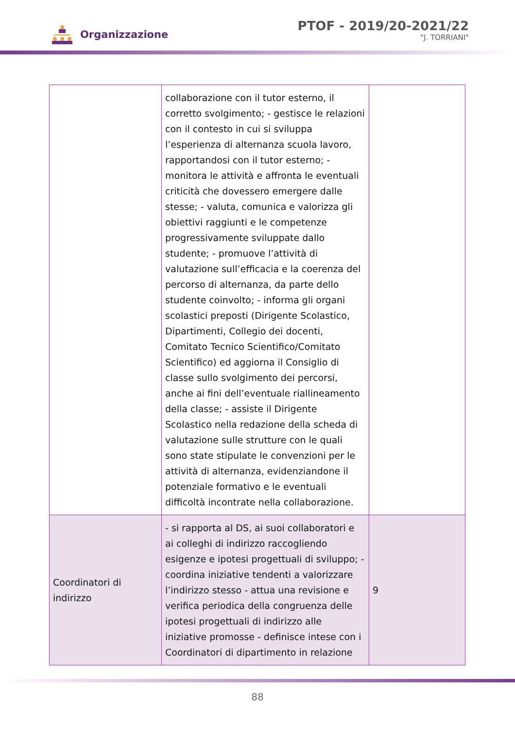Organizzazione
PTOF - 2019/20-2021/22
"J. TORRIANI"
| | collaborazione con il tutor esterno, il corretto svolgimento; - gestisce le relazioni con il contesto in cui si sviluppa l’esperienza di alternanza scuola lavoro, rapportandosi con il tutor esterno; - monitora le attività e affronta le eventuali criticità che dovessero emergere dalle stesse; - valuta, comunica e valorizza gli obiettivi raggiunti e le competenze progressivamente sviluppate dallo studente; - promuove l’attività di valutazione sull’efficacia e la coerenza del percorso di alternanza, da parte dello studente coinvolto; - informa gli organi scolastici preposti (Dirigente Scolastico, Dipartimenti, Collegio dei docenti, Comitato Tecnico Scientifico/Comitato Scientifico) ed aggiorna il Consiglio di classe sullo svolgimento dei percorsi, anche ai fini dell’eventuale riallineamento della classe; - assiste il Dirigente Scolastico nella redazione della scheda di valutazione sulle strutture con le quali sono state stipulate le convenzioni per le attività di alternanza, evidenziandone il potenziale formativo e le eventuali difficoltà incontrate nella collaborazione. | |
| Coordinatori di indirizzo | - si rapporta al DS, ai suoi collaboratori e ai colleghi di indirizzo raccogliendo esigenze e ipotesi progettuali di sviluppo; - coordina iniziative tendenti a valorizzare l’indirizzo stesso - attua una revisione e verifica periodica della congruenza delle ipotesi progettuali di indirizzo alle iniziative promosse - definisce intese con i Coordinatori di dipartimento in relazione | 9 |
88